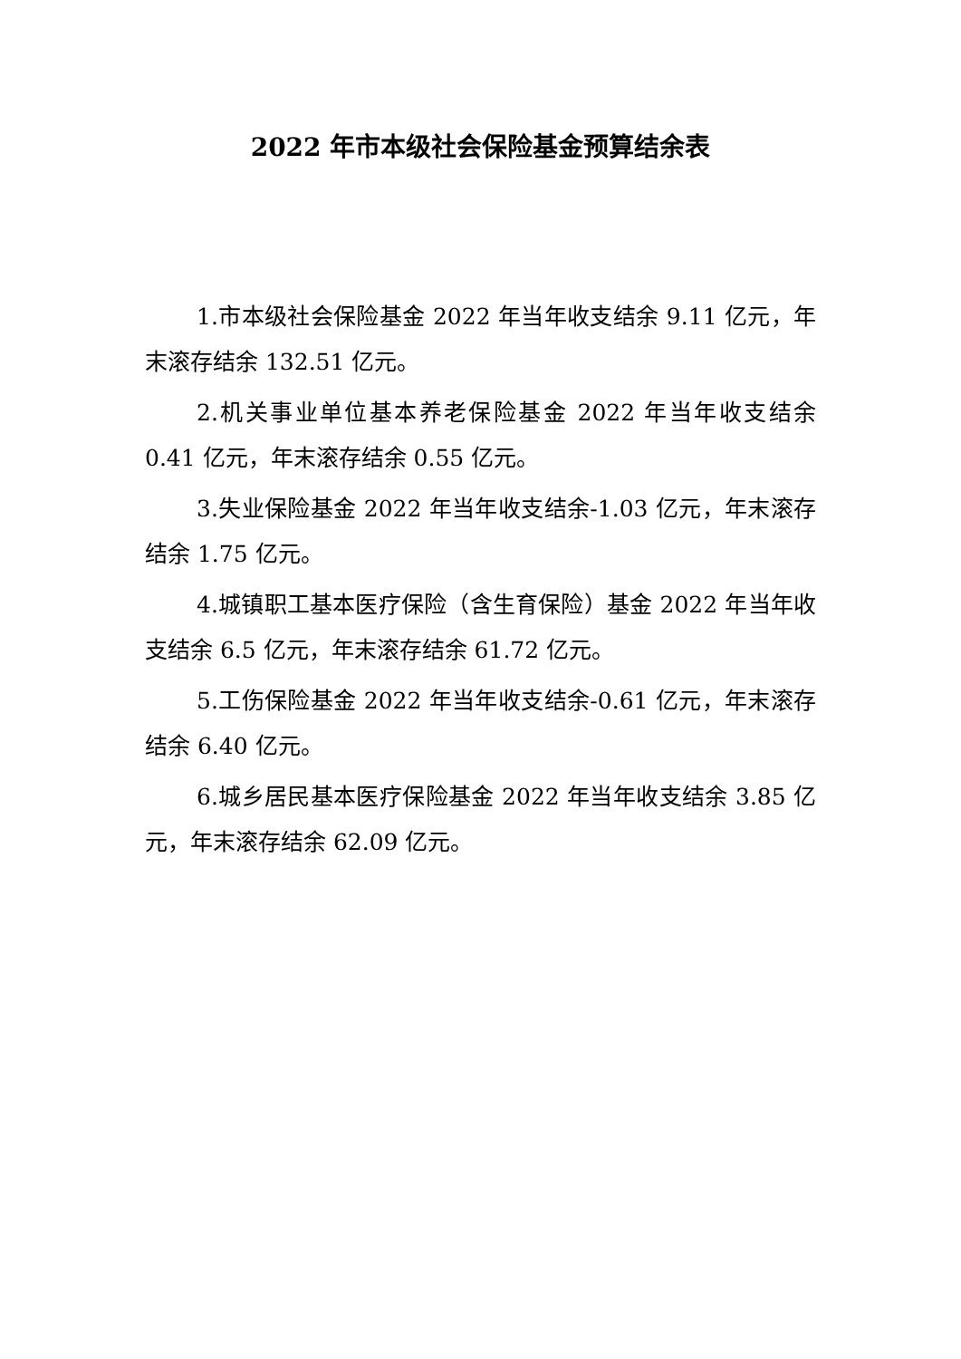2022 年市本级社会保险基金预算结余表
1.市本级社会保险基金 2022 年当年收支结余 9.11 亿元，年末滚存结余 132.51 亿元。
2.机关事业单位基本养老保险基金 2022 年当年收支结余 0.41 亿元，年末滚存结余 0.55 亿元。
3.失业保险基金 2022 年当年收支结余-1.03 亿元，年末滚存结余 1.75 亿元。
4.城镇职工基本医疗保险（含生育保险）基金 2022 年当年收支结余 6.5 亿元，年末滚存结余 61.72 亿元。
5.工伤保险基金 2022 年当年收支结余-0.61 亿元，年末滚存结余 6.40 亿元。
6.城乡居民基本医疗保险基金 2022 年当年收支结余 3.85 亿元，年末滚存结余 62.09 亿元。